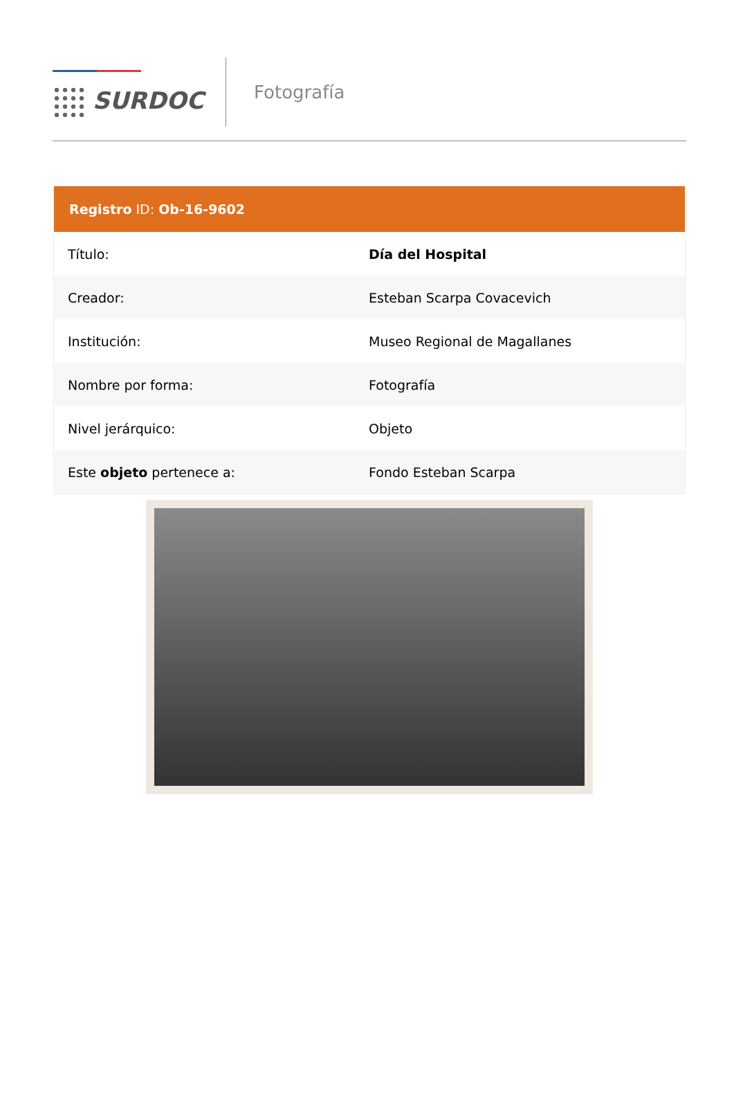SURDOC
Fotografía
| Registro ID: Ob-16-9602 | |
| --- | --- |
| Título: | Día del Hospital |
| Creador: | Esteban Scarpa Covacevich |
| Institución: | Museo Regional de Magallanes |
| Nombre por forma: | Fotografía |
| Nivel jerárquico: | Objeto |
| Este objeto pertenece a: | Fondo Esteban Scarpa |